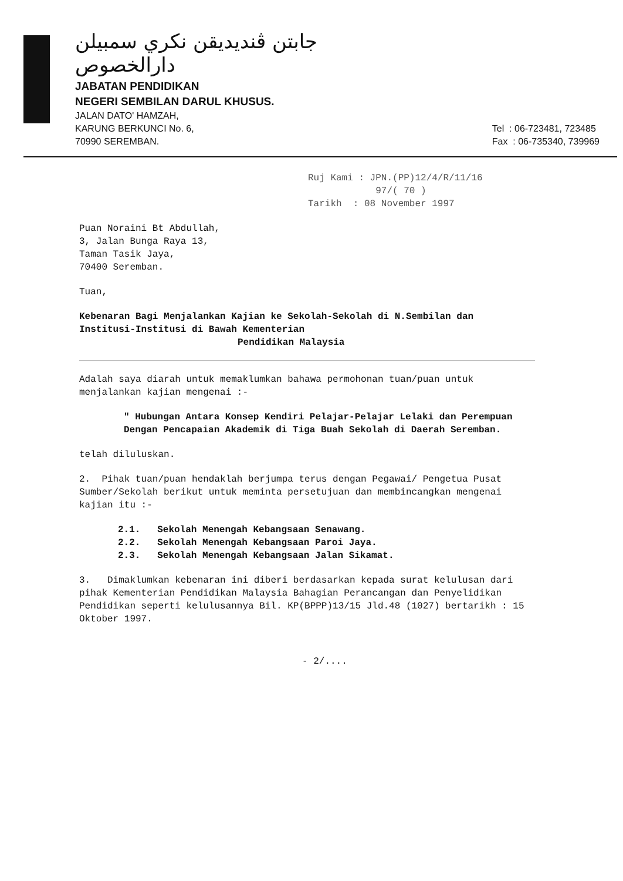جابتن ڤنديديقن نكري سمبيلن دارالخصوص
JABATAN PENDIDIKAN
NEGERI SEMBILAN DARUL KHUSUS.
JALAN DATO' HAMZAH,
KARUNG BERKUNCI No. 6,
70990 SEREMBAN.
Tel : 06-723481, 723485
Fax : 06-735340, 739969
Ruj Kami : JPN.(PP)12/4/R/11/16
97/( 70 )
Tarikh : 08 November 1997
Puan Noraini Bt Abdullah,
3, Jalan Bunga Raya 13,
Taman Tasik Jaya,
70400 Seremban.
Tuan,
Kebenaran Bagi Menjalankan Kajian ke Sekolah-Sekolah di N.Sembilan dan Institusi-Institusi di Bawah Kementerian
Pendidikan Malaysia
Adalah saya diarah untuk memaklumkan bahawa permohonan tuan/puan untuk menjalankan kajian mengenai :-
" Hubungan Antara Konsep Kendiri Pelajar-Pelajar Lelaki dan Perempuan Dengan Pencapaian Akademik di Tiga Buah Sekolah di Daerah Seremban.
telah diluluskan.
2. Pihak tuan/puan hendaklah berjumpa terus dengan Pegawai/ Pengetua Pusat Sumber/Sekolah berikut untuk meminta persetujuan dan membincangkan mengenai kajian itu :-
2.1. Sekolah Menengah Kebangsaan Senawang.
2.2. Sekolah Menengah Kebangsaan Paroi Jaya.
2.3. Sekolah Menengah Kebangsaan Jalan Sikamat.
3. Dimaklumkan kebenaran ini diberi berdasarkan kepada surat kelulusan dari pihak Kementerian Pendidikan Malaysia Bahagian Perancangan dan Penyelidikan Pendidikan seperti kelulusannya Bil. KP(BPPP)13/15 Jld.48 (1027) bertarikh : 15 Oktober 1997.
- 2/....